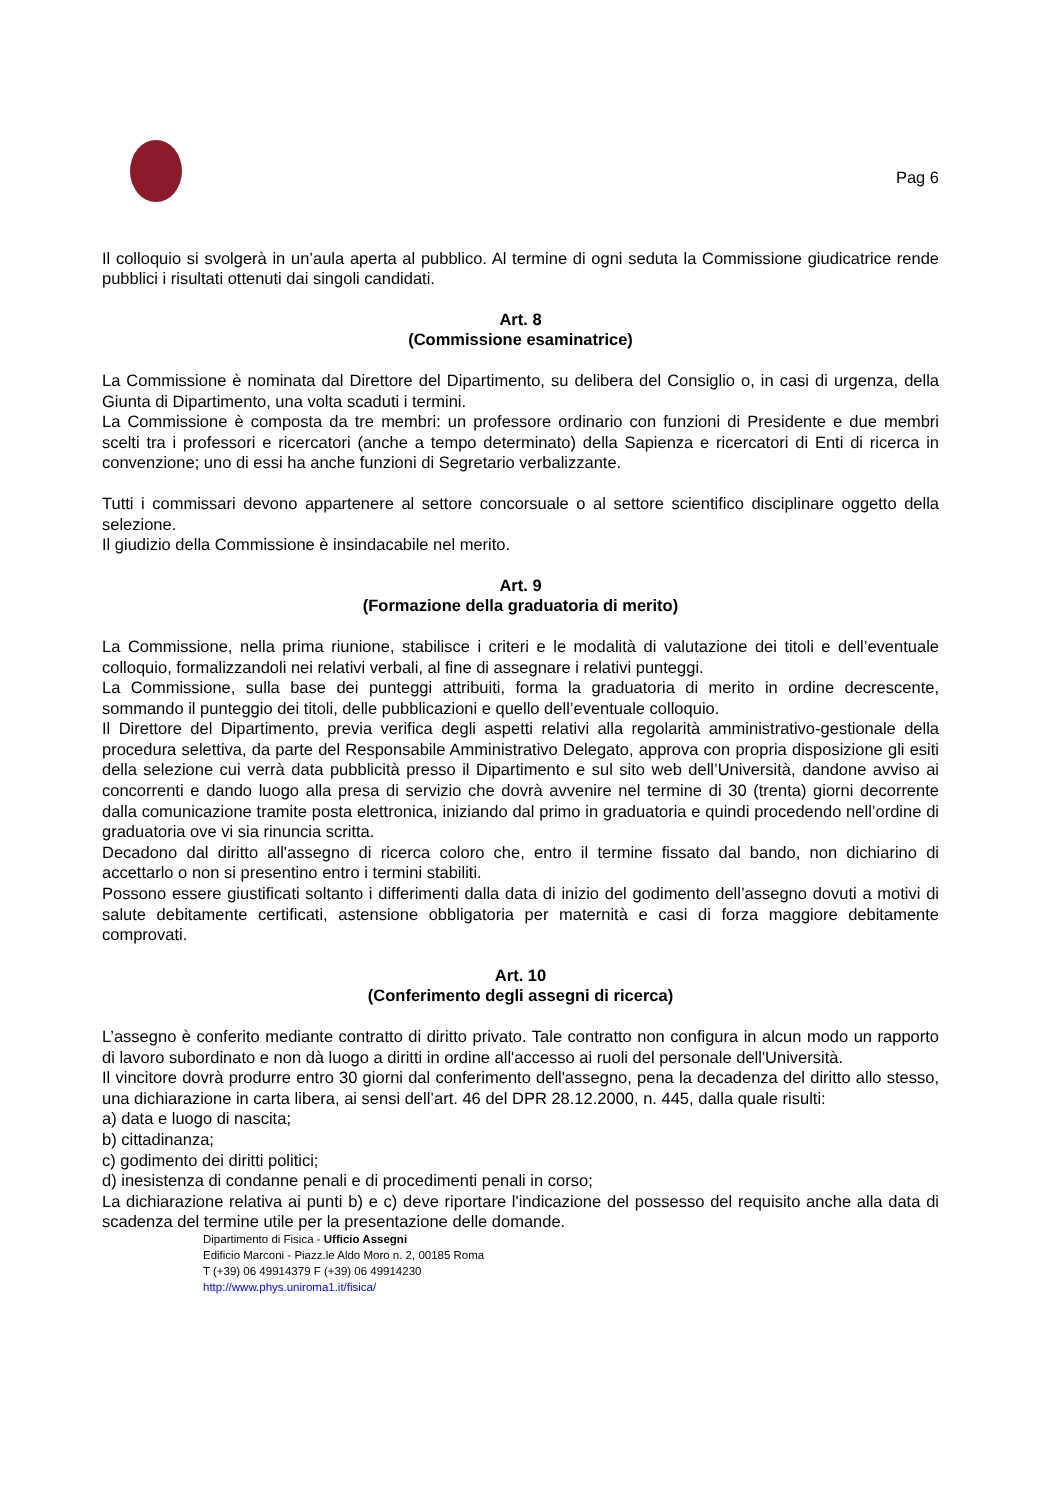Pag 6
Il colloquio si svolgerà in un’aula aperta al pubblico. Al termine di ogni seduta la Commissione giudicatrice rende pubblici i risultati ottenuti dai singoli candidati.
Art. 8
(Commissione esaminatrice)
La Commissione è nominata dal Direttore del Dipartimento, su delibera del Consiglio o, in casi di urgenza, della Giunta di Dipartimento, una volta scaduti i termini.
La Commissione è composta da tre membri: un professore ordinario con funzioni di Presidente e due membri scelti tra i professori e ricercatori (anche a tempo determinato) della Sapienza e ricercatori di Enti di ricerca in convenzione; uno di essi ha anche funzioni di Segretario verbalizzante.
Tutti i commissari devono appartenere al settore concorsuale o al settore scientifico disciplinare oggetto della selezione.
Il giudizio della Commissione è insindacabile nel merito.
Art. 9
(Formazione della graduatoria di merito)
La Commissione, nella prima riunione, stabilisce i criteri e le modalità di valutazione dei titoli e dell’eventuale colloquio, formalizzandoli nei relativi verbali, al fine di assegnare i relativi punteggi.
La Commissione, sulla base dei punteggi attribuiti, forma la graduatoria di merito in ordine decrescente, sommando il punteggio dei titoli, delle pubblicazioni e quello dell’eventuale colloquio.
Il Direttore del Dipartimento, previa verifica degli aspetti relativi alla regolarità amministrativo-gestionale della procedura selettiva, da parte del Responsabile Amministrativo Delegato, approva con propria disposizione gli esiti della selezione cui verrà data pubblicità presso il Dipartimento e sul sito web dell’Università, dandone avviso ai concorrenti e dando luogo alla presa di servizio che dovrà avvenire nel termine di 30 (trenta) giorni decorrente dalla comunicazione tramite posta elettronica, iniziando dal primo in graduatoria e quindi procedendo nell’ordine di graduatoria ove vi sia rinuncia scritta.
Decadono dal diritto all'assegno di ricerca coloro che, entro il termine fissato dal bando, non dichiarino di accettarlo o non si presentino entro i termini stabiliti.
Possono essere giustificati soltanto i differimenti dalla data di inizio del godimento dell’assegno dovuti a motivi di salute debitamente certificati, astensione obbligatoria per maternità e casi di forza maggiore debitamente comprovati.
Art. 10
(Conferimento degli assegni di ricerca)
L’assegno è conferito mediante contratto di diritto privato. Tale contratto non configura in alcun modo un rapporto di lavoro subordinato e non dà luogo a diritti in ordine all'accesso ai ruoli del personale dell'Università.
Il vincitore dovrà produrre entro 30 giorni dal conferimento dell'assegno, pena la decadenza del diritto allo stesso, una dichiarazione in carta libera, ai sensi dell’art. 46 del DPR 28.12.2000, n. 445, dalla quale risulti:
a) data e luogo di nascita;
b) cittadinanza;
c) godimento dei diritti politici;
d) inesistenza di condanne penali e di procedimenti penali in corso;
La dichiarazione relativa ai punti b) e c) deve riportare l'indicazione del possesso del requisito anche alla data di scadenza del termine utile per la presentazione delle domande.
Dipartimento di Fisica - Ufficio Assegni
Edificio Marconi - Piazz.le Aldo Moro n. 2, 00185 Roma
T (+39) 06 49914379 F (+39) 06 49914230
http://www.phys.uniroma1.it/fisica/